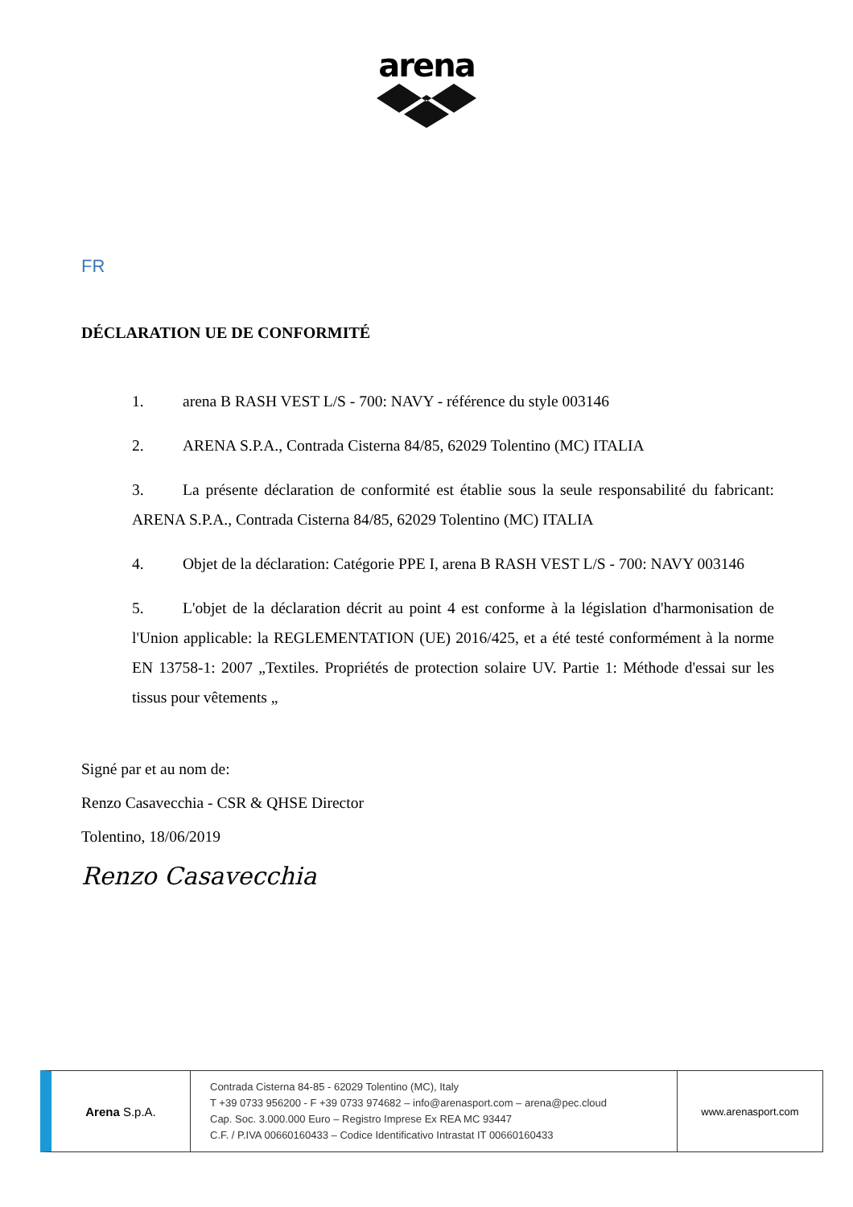arena
FR
DÉCLARATION UE DE CONFORMITÉ
1. arena B RASH VEST L/S - 700: NAVY - référence du style 003146
2. ARENA S.P.A., Contrada Cisterna 84/85, 62029 Tolentino (MC) ITALIA
3. La présente déclaration de conformité est établie sous la seule responsabilité du fabricant: ARENA S.P.A., Contrada Cisterna 84/85, 62029 Tolentino (MC) ITALIA
4. Objet de la déclaration: Catégorie PPE I, arena B RASH VEST L/S - 700: NAVY 003146
5. L'objet de la déclaration décrit au point 4 est conforme à la législation d'harmonisation de l'Union applicable: la REGLEMENTATION (UE) 2016/425, et a été testé conformément à la norme EN 13758-1: 2007 „Textiles. Propriétés de protection solaire UV. Partie 1: Méthode d'essai sur les tissus pour vêtements „
Signé par et au nom de:
Renzo Casavecchia - CSR & QHSE Director
Tolentino, 18/06/2019
Renzo Casavecchia
Arena S.p.A.
Contrada Cisterna 84-85 - 62029 Tolentino (MC), Italy
T +39 0733 956200 - F +39 0733 974682 – info@arenasport.com – arena@pec.cloud
Cap. Soc. 3.000.000 Euro – Registro Imprese Ex REA MC 93447
C.F. / P.IVA 00660160433 – Codice Identificativo Intrastat IT 00660160433
www.arenasport.com